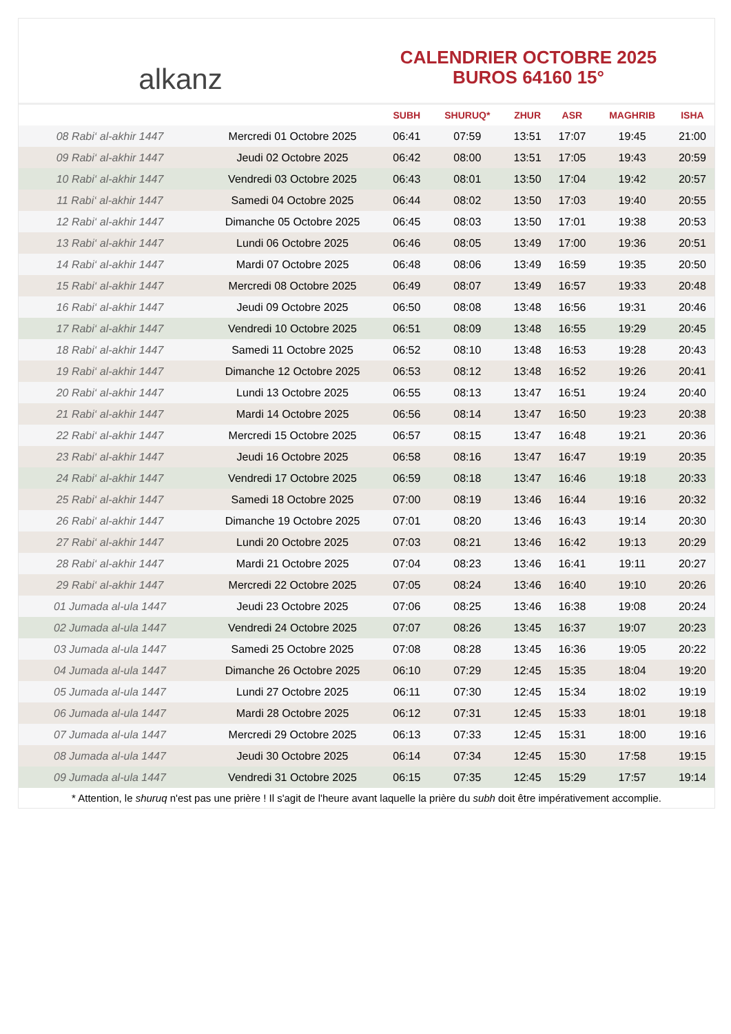alkanz
CALENDRIER OCTOBRE 2025
BUROS 64160 15°
| | | SUBH | SHURUQ* | ZHUR | ASR | MAGHRIB | ISHA |
| --- | --- | --- | --- | --- | --- | --- | --- |
| 08 Rabi‘ al-akhir 1447 | Mercredi 01 Octobre 2025 | 06:41 | 07:59 | 13:51 | 17:07 | 19:45 | 21:00 |
| 09 Rabi‘ al-akhir 1447 | Jeudi 02 Octobre 2025 | 06:42 | 08:00 | 13:51 | 17:05 | 19:43 | 20:59 |
| 10 Rabi‘ al-akhir 1447 | Vendredi 03 Octobre 2025 | 06:43 | 08:01 | 13:50 | 17:04 | 19:42 | 20:57 |
| 11 Rabi‘ al-akhir 1447 | Samedi 04 Octobre 2025 | 06:44 | 08:02 | 13:50 | 17:03 | 19:40 | 20:55 |
| 12 Rabi‘ al-akhir 1447 | Dimanche 05 Octobre 2025 | 06:45 | 08:03 | 13:50 | 17:01 | 19:38 | 20:53 |
| 13 Rabi‘ al-akhir 1447 | Lundi 06 Octobre 2025 | 06:46 | 08:05 | 13:49 | 17:00 | 19:36 | 20:51 |
| 14 Rabi‘ al-akhir 1447 | Mardi 07 Octobre 2025 | 06:48 | 08:06 | 13:49 | 16:59 | 19:35 | 20:50 |
| 15 Rabi‘ al-akhir 1447 | Mercredi 08 Octobre 2025 | 06:49 | 08:07 | 13:49 | 16:57 | 19:33 | 20:48 |
| 16 Rabi‘ al-akhir 1447 | Jeudi 09 Octobre 2025 | 06:50 | 08:08 | 13:48 | 16:56 | 19:31 | 20:46 |
| 17 Rabi‘ al-akhir 1447 | Vendredi 10 Octobre 2025 | 06:51 | 08:09 | 13:48 | 16:55 | 19:29 | 20:45 |
| 18 Rabi‘ al-akhir 1447 | Samedi 11 Octobre 2025 | 06:52 | 08:10 | 13:48 | 16:53 | 19:28 | 20:43 |
| 19 Rabi‘ al-akhir 1447 | Dimanche 12 Octobre 2025 | 06:53 | 08:12 | 13:48 | 16:52 | 19:26 | 20:41 |
| 20 Rabi‘ al-akhir 1447 | Lundi 13 Octobre 2025 | 06:55 | 08:13 | 13:47 | 16:51 | 19:24 | 20:40 |
| 21 Rabi‘ al-akhir 1447 | Mardi 14 Octobre 2025 | 06:56 | 08:14 | 13:47 | 16:50 | 19:23 | 20:38 |
| 22 Rabi‘ al-akhir 1447 | Mercredi 15 Octobre 2025 | 06:57 | 08:15 | 13:47 | 16:48 | 19:21 | 20:36 |
| 23 Rabi‘ al-akhir 1447 | Jeudi 16 Octobre 2025 | 06:58 | 08:16 | 13:47 | 16:47 | 19:19 | 20:35 |
| 24 Rabi‘ al-akhir 1447 | Vendredi 17 Octobre 2025 | 06:59 | 08:18 | 13:47 | 16:46 | 19:18 | 20:33 |
| 25 Rabi‘ al-akhir 1447 | Samedi 18 Octobre 2025 | 07:00 | 08:19 | 13:46 | 16:44 | 19:16 | 20:32 |
| 26 Rabi‘ al-akhir 1447 | Dimanche 19 Octobre 2025 | 07:01 | 08:20 | 13:46 | 16:43 | 19:14 | 20:30 |
| 27 Rabi‘ al-akhir 1447 | Lundi 20 Octobre 2025 | 07:03 | 08:21 | 13:46 | 16:42 | 19:13 | 20:29 |
| 28 Rabi‘ al-akhir 1447 | Mardi 21 Octobre 2025 | 07:04 | 08:23 | 13:46 | 16:41 | 19:11 | 20:27 |
| 29 Rabi‘ al-akhir 1447 | Mercredi 22 Octobre 2025 | 07:05 | 08:24 | 13:46 | 16:40 | 19:10 | 20:26 |
| 01 Jumada al-ula 1447 | Jeudi 23 Octobre 2025 | 07:06 | 08:25 | 13:46 | 16:38 | 19:08 | 20:24 |
| 02 Jumada al-ula 1447 | Vendredi 24 Octobre 2025 | 07:07 | 08:26 | 13:45 | 16:37 | 19:07 | 20:23 |
| 03 Jumada al-ula 1447 | Samedi 25 Octobre 2025 | 07:08 | 08:28 | 13:45 | 16:36 | 19:05 | 20:22 |
| 04 Jumada al-ula 1447 | Dimanche 26 Octobre 2025 | 06:10 | 07:29 | 12:45 | 15:35 | 18:04 | 19:20 |
| 05 Jumada al-ula 1447 | Lundi 27 Octobre 2025 | 06:11 | 07:30 | 12:45 | 15:34 | 18:02 | 19:19 |
| 06 Jumada al-ula 1447 | Mardi 28 Octobre 2025 | 06:12 | 07:31 | 12:45 | 15:33 | 18:01 | 19:18 |
| 07 Jumada al-ula 1447 | Mercredi 29 Octobre 2025 | 06:13 | 07:33 | 12:45 | 15:31 | 18:00 | 19:16 |
| 08 Jumada al-ula 1447 | Jeudi 30 Octobre 2025 | 06:14 | 07:34 | 12:45 | 15:30 | 17:58 | 19:15 |
| 09 Jumada al-ula 1447 | Vendredi 31 Octobre 2025 | 06:15 | 07:35 | 12:45 | 15:29 | 17:57 | 19:14 |
* Attention, le shuruq n'est pas une prière ! Il s'agit de l'heure avant laquelle la prière du subh doit être impérativement accomplie.